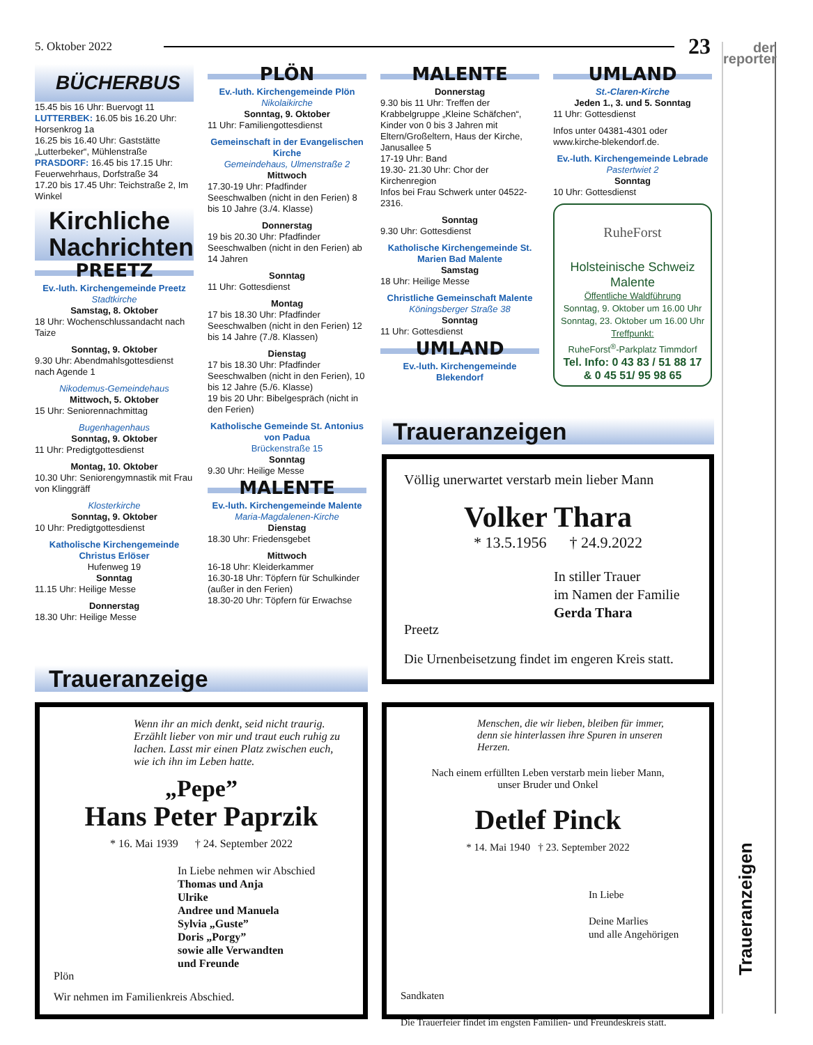5. Oktober 2022 23
der
reporter
BÜCHERBUS
15.45 bis 16 Uhr: Buervogt 11
LUTTERBEK: 16.05 bis 16.20 Uhr: Horsenkrog 1a
16.25 bis 16.40 Uhr: Gaststätte „Lutterbeker“, Mühlenstraße
PRASDORF: 16.45 bis 17.15 Uhr: Feuerwehrhaus, Dorfstraße 34
17.20 bis 17.45 Uhr: Teichstraße 2, Im Winkel
Kirchliche Nachrichten
PREETZ
Ev.-luth. Kirchengemeinde Preetz
Stadtkirche
Samstag, 8. Oktober
18 Uhr: Wochenschlussandacht nach Taize
Sonntag, 9. Oktober
9.30 Uhr: Abendmahlsgottesdienst nach Agende 1
Nikodemus-Gemeindehaus
Mittwoch, 5. Oktober
15 Uhr: Seniorennachmittag
Bugenhagenhaus
Sonntag, 9. Oktober
11 Uhr: Predigtgottesdienst
Montag, 10. Oktober
10.30 Uhr: Seniorengymnastik mit Frau von Klinggräff
Klosterkirche
Sonntag, 9. Oktober
10 Uhr: Predigtgottesdienst
Katholische Kirchengemeinde Christus Erlöser
Hufenweg 19
Sonntag
11.15 Uhr: Heilige Messe
Donnerstag
18.30 Uhr: Heilige Messe
PLÖN
Ev.-luth. Kirchengemeinde Plön
Nikolaikirche
Sonntag, 9. Oktober
11 Uhr: Familiengottesdienst
Gemeinschaft in der Evangelischen Kirche
Gemeindehaus, Ulmenstraße 2
Mittwoch
17.30-19 Uhr: Pfadfinder Seeschwalben (nicht in den Ferien) 8 bis 10 Jahre (3./4. Klasse)
Donnerstag
19 bis 20.30 Uhr: Pfadfinder Seeschwalben (nicht in den Ferien) ab 14 Jahren
Sonntag
11 Uhr: Gottesdienst
Montag
17 bis 18.30 Uhr: Pfadfinder Seeschwalben (nicht in den Ferien) 12 bis 14 Jahre (7./8. Klassen)
Dienstag
17 bis 18.30 Uhr: Pfadfinder Seeschwalben (nicht in den Ferien), 10 bis 12 Jahre (5./6. Klasse)
19 bis 20 Uhr: Bibelgespräch (nicht in den Ferien)
Katholische Gemeinde St. Antonius von Padua
Brückenstraße 15
Sonntag
9.30 Uhr: Heilige Messe
MALENTE
Ev.-luth. Kirchengemeinde Malente
Maria-Magdalenen-Kirche
Dienstag
18.30 Uhr: Friedensgebet
Mittwoch
16-18 Uhr: Kleiderkammer
16.30-18 Uhr: Töpfern für Schulkinder (außer in den Ferien)
18.30-20 Uhr: Töpfern für Erwachse
MALENTE
Donnerstag
9.30 bis 11 Uhr: Treffen der Krabbelgruppe „Kleine Schäfchen“, Kinder von 0 bis 3 Jahren mit Eltern/Großeltern, Haus der Kirche, Janusallee 5
17-19 Uhr: Band
19.30- 21.30 Uhr: Chor der Kirchenregion
Infos bei Frau Schwerk unter 04522-2316.
Sonntag
9.30 Uhr: Gottesdienst
Katholische Kirchengemeinde St. Marien Bad Malente
Samstag
18 Uhr: Heilige Messe
Christliche Gemeinschaft Malente
Köningsberger Straße 38
Sonntag
11 Uhr: Gottesdienst
UMLAND
Ev.-luth. Kirchengemeinde Blekendorf
UMLAND
St.-Claren-Kirche
Jeden 1., 3. und 5. Sonntag
11 Uhr: Gottesdienst
Infos unter 04381-4301 oder www.kirche-blekendorf.de.
Ev.-luth. Kirchengemeinde Lebrade
Pastertwiet 2
Sonntag
10 Uhr: Gottesdienst
RuheForst
Holsteinische Schweiz
Malente
Öffentliche Waldführung
Sonntag, 9. Oktober um 16.00 Uhr
Sonntag, 23. Oktober um 16.00 Uhr
Treffpunkt:
RuheForst<sup>®</sup>-Parkplatz Timmdorf
Tel. Info: 0 43 83 / 51 88 17
& 0 45 51/ 95 98 65
Traueranzeigen
Völlig unerwartet verstarb mein lieber Mann
Volker Thara
* 13.5.1956 † 24.9.2022
In stiller Trauer
im Namen der Familie
Gerda Thara
Preetz
Die Urnenbeisetzung findet im engeren Kreis statt.
Traueranzeige
Wenn ihr an mich denkt, seid nicht traurig. Erzählt lieber von mir und traut euch ruhig zu lachen. Lasst mir einen Platz zwischen euch, wie ich ihn im Leben hatte.
„Pepe”
Hans Peter Paprzik
* 16. Mai 1939 † 24. September 2022
In Liebe nehmen wir Abschied
Thomas und Anja
Ulrike
Andree und Manuela
Sylvia „Guste”
Doris „Porgy”
sowie alle Verwandten
und Freunde
Plön
Wir nehmen im Familienkreis Abschied.
Menschen, die wir lieben, bleiben für immer,
denn sie hinterlassen ihre Spuren in unseren Herzen.
Nach einem erfüllten Leben verstarb mein lieber Mann,
unser Bruder und Onkel
Detlef Pinck
* 14. Mai 1940 † 23. September 2022
In Liebe
Deine Marlies
und alle Angehörigen
Sandkaten
Die Trauerfeier findet im engsten Familien- und Freundeskreis statt.
Traueranzeigen